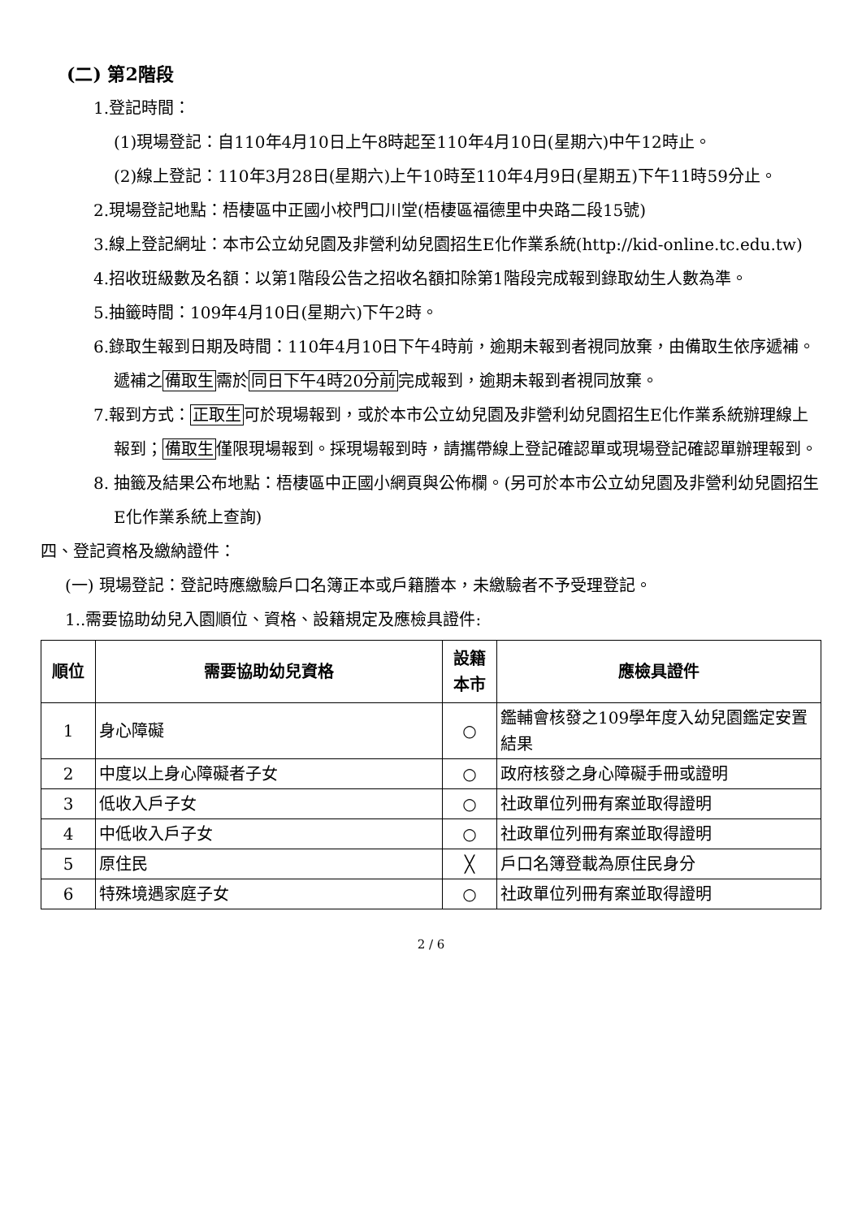(二) 第2階段
1.登記時間：
(1)現場登記：自110年4月10日上午8時起至110年4月10日(星期六)中午12時止。
(2)線上登記：110年3月28日(星期六)上午10時至110年4月9日(星期五)下午11時59分止。
2.現場登記地點：梧棲區中正國小校門口川堂(梧棲區福德里中央路二段15號)
3.線上登記網址：本市公立幼兒園及非營利幼兒園招生E化作業系統(http://kid-online.tc.edu.tw)
4.招收班級數及名額：以第1階段公告之招收名額扣除第1階段完成報到錄取幼生人數為準。
5.抽籤時間：109年4月10日(星期六)下午2時。
6.錄取生報到日期及時間：110年4月10日下午4時前，逾期未報到者視同放棄，由備取生依序遞補。遞補之備取生需於同日下午4時20分前完成報到，逾期未報到者視同放棄。
7.報到方式：正取生可於現場報到，或於本市公立幼兒園及非營利幼兒園招生E化作業系統辦理線上報到；備取生僅限現場報到。採現場報到時，請攜帶線上登記確認單或現場登記確認單辦理報到。
8. 抽籤及結果公布地點：梧棲區中正國小網頁與公佈欄。(另可於本市公立幼兒園及非營利幼兒園招生E化作業系統上查詢)
四、登記資格及繳納證件：
(一) 現場登記：登記時應繳驗戶口名簿正本或戶籍謄本，未繳驗者不予受理登記。
1..需要協助幼兒入園順位、資格、設籍規定及應檢具證件:
| 順位 | 需要協助幼兒資格 | 設籍本市 | 應檢具證件 |
| --- | --- | --- | --- |
| 1 | 身心障礙 | ○ | 鑑輔會核發之109學年度入幼兒園鑑定安置結果 |
| 2 | 中度以上身心障礙者子女 | ○ | 政府核發之身心障礙手冊或證明 |
| 3 | 低收入戶子女 | ○ | 社政單位列冊有案並取得證明 |
| 4 | 中低收入戶子女 | ○ | 社政單位列冊有案並取得證明 |
| 5 | 原住民 | ╳ | 戶口名簿登載為原住民身分 |
| 6 | 特殊境遇家庭子女 | ○ | 社政單位列冊有案並取得證明 |
2 / 6